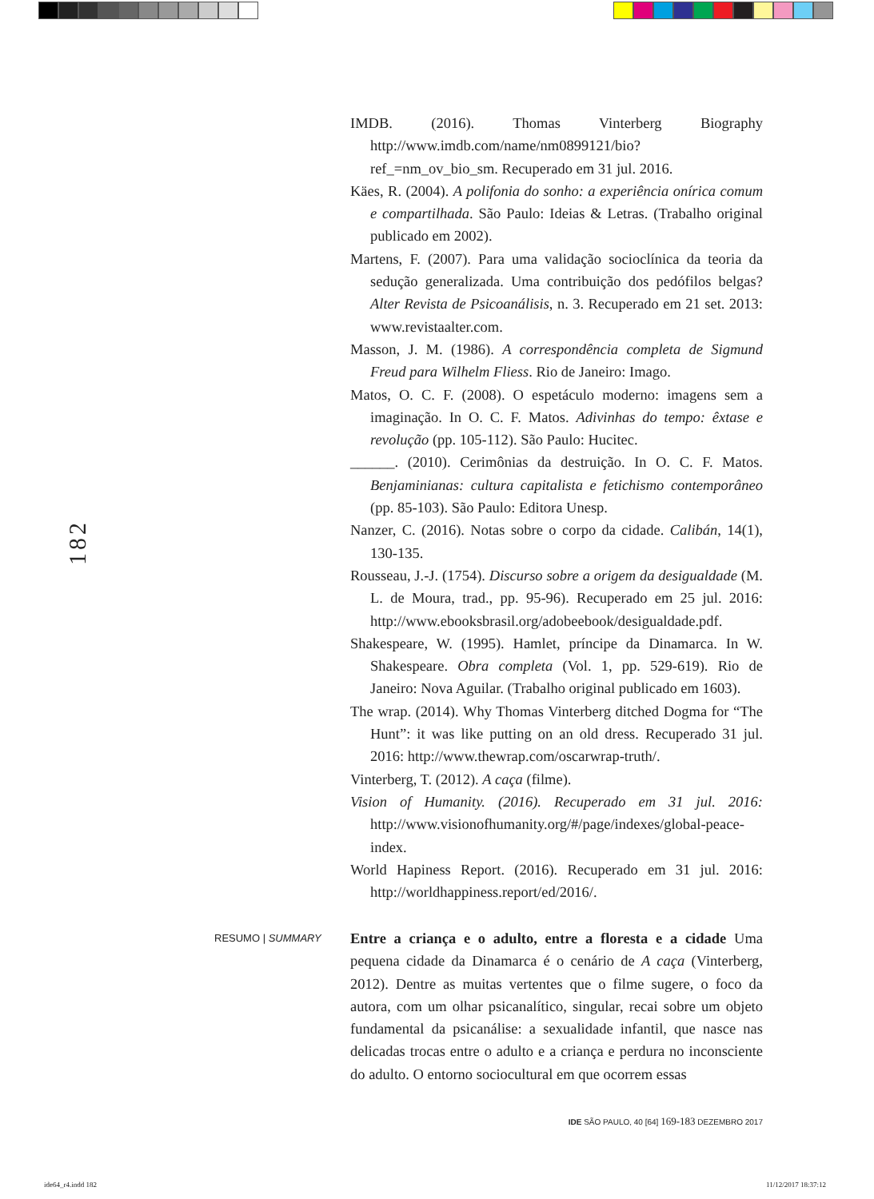182
IMDB. (2016). Thomas Vinterberg Biography http://www.imdb.com/name/nm0899121/bio?ref_=nm_ov_bio_sm. Recuperado em 31 jul. 2016.
Käes, R. (2004). A polifonia do sonho: a experiência onírica comum e compartilhada. São Paulo: Ideias & Letras. (Trabalho original publicado em 2002).
Martens, F. (2007). Para uma validação socioclínica da teoria da sedução generalizada. Uma contribuição dos pedófilos belgas? Alter Revista de Psicoanálisis, n. 3. Recuperado em 21 set. 2013: www.revistaalter.com.
Masson, J. M. (1986). A correspondência completa de Sigmund Freud para Wilhelm Fliess. Rio de Janeiro: Imago.
Matos, O. C. F. (2008). O espetáculo moderno: imagens sem a imaginação. In O. C. F. Matos. Adivinhas do tempo: êxtase e revolução (pp. 105-112). São Paulo: Hucitec.
______. (2010). Cerimônias da destruição. In O. C. F. Matos. Benjaminianas: cultura capitalista e fetichismo contemporâneo (pp. 85-103). São Paulo: Editora Unesp.
Nanzer, C. (2016). Notas sobre o corpo da cidade. Calibán, 14(1), 130-135.
Rousseau, J.-J. (1754). Discurso sobre a origem da desigualdade (M. L. de Moura, trad., pp. 95-96). Recuperado em 25 jul. 2016: http://www.ebooksbrasil.org/adobeebook/desigualdade.pdf.
Shakespeare, W. (1995). Hamlet, príncipe da Dinamarca. In W. Shakespeare. Obra completa (Vol. 1, pp. 529-619). Rio de Janeiro: Nova Aguilar. (Trabalho original publicado em 1603).
The wrap. (2014). Why Thomas Vinterberg ditched Dogma for “The Hunt”: it was like putting on an old dress. Recuperado 31 jul. 2016: http://www.thewrap.com/oscarwrap-truth/.
Vinterberg, T. (2012). A caça (filme).
Vision of Humanity. (2016). Recuperado em 31 jul. 2016: http://www.visionofhumanity.org/#/page/indexes/global-peace-index.
World Hapiness Report. (2016). Recuperado em 31 jul. 2016: http://worldhappiness.report/ed/2016/.
RESUMO | SUMMARY
Entre a criança e o adulto, entre a floresta e a cidade Uma pequena cidade da Dinamarca é o cenário de A caça (Vinterberg, 2012). Dentre as muitas vertentes que o filme sugere, o foco da autora, com um olhar psicanalítico, singular, recai sobre um objeto fundamental da psicanálise: a sexualidade infantil, que nasce nas delicadas trocas entre o adulto e a criança e perdura no inconsciente do adulto. O entorno sociocultural em que ocorrem essas
IDE SÃO PAULO, 40 [64] 169-183 DEZEMBRO 2017
ide64_r4.indd 182 11/12/2017 18:37:12